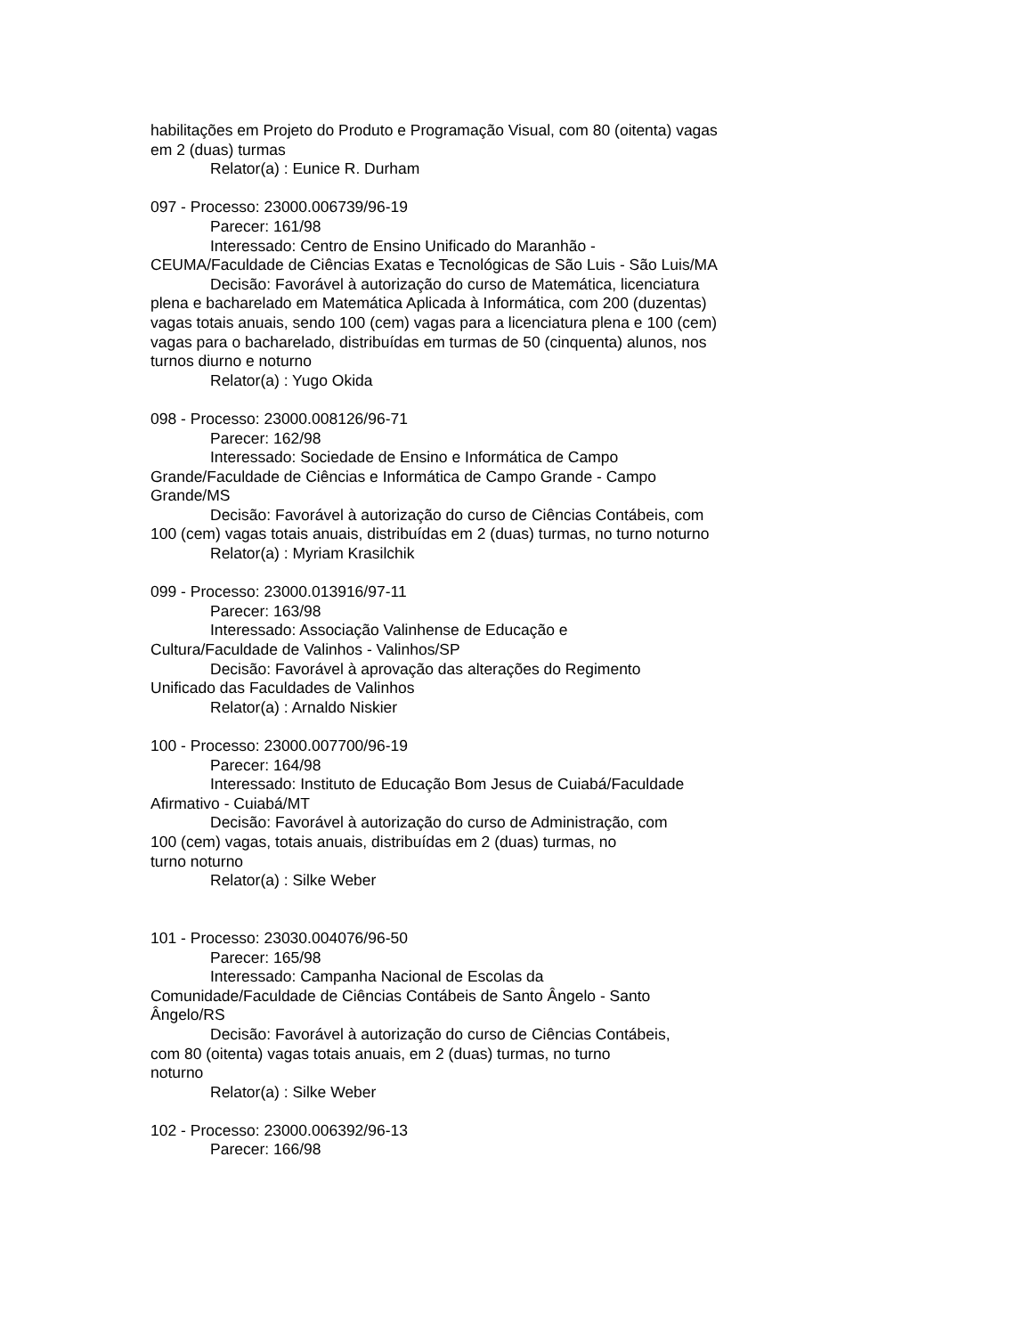habilitações em Projeto do Produto e Programação Visual, com 80 (oitenta) vagas em 2 (duas) turmas
Relator(a) : Eunice R. Durham
097 - Processo: 23000.006739/96-19
Parecer: 161/98
Interessado: Centro de Ensino Unificado do Maranhão - CEUMA/Faculdade de Ciências Exatas e Tecnológicas de São Luis - São Luis/MA
Decisão: Favorável à autorização do curso de Matemática, licenciatura plena e bacharelado em Matemática Aplicada à Informática, com 200 (duzentas) vagas totais anuais, sendo 100 (cem) vagas para a licenciatura plena e 100 (cem) vagas para o bacharelado, distribuídas em turmas de 50 (cinquenta) alunos, nos turnos diurno e noturno
Relator(a) : Yugo Okida
098 - Processo: 23000.008126/96-71
Parecer: 162/98
Interessado: Sociedade de Ensino e Informática de Campo Grande/Faculdade de Ciências e Informática de Campo Grande - Campo Grande/MS
Decisão: Favorável à autorização do curso de Ciências Contábeis, com 100 (cem) vagas totais anuais, distribuídas em 2 (duas) turmas, no turno noturno
Relator(a) : Myriam Krasilchik
099 - Processo: 23000.013916/97-11
Parecer: 163/98
Interessado: Associação Valinhense de Educação e
Cultura/Faculdade de Valinhos - Valinhos/SP
Decisão: Favorável à aprovação das alterações do Regimento
Unificado das Faculdades de Valinhos
Relator(a) : Arnaldo Niskier
100 - Processo: 23000.007700/96-19
Parecer: 164/98
Interessado: Instituto de Educação Bom Jesus de Cuiabá/Faculdade Afirmativo - Cuiabá/MT
Decisão: Favorável à autorização do curso de Administração, com
100 (cem) vagas, totais anuais, distribuídas em 2 (duas) turmas, no
turno noturno
Relator(a) : Silke Weber
101 - Processo: 23030.004076/96-50
Parecer: 165/98
Interessado: Campanha Nacional de Escolas da
Comunidade/Faculdade de Ciências Contábeis de Santo Ângelo - Santo Ângelo/RS
Decisão: Favorável à autorização do curso de Ciências Contábeis,
com 80 (oitenta) vagas totais anuais, em 2 (duas) turmas, no turno
noturno
Relator(a) : Silke Weber
102 - Processo: 23000.006392/96-13
Parecer: 166/98